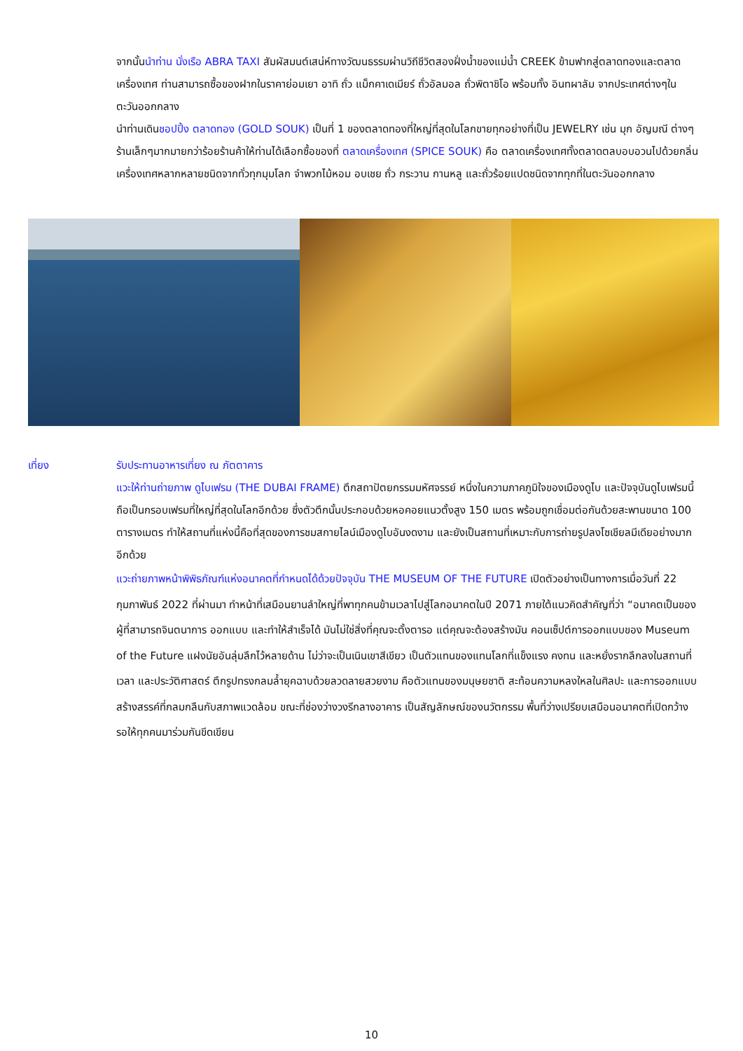จากนั้นนำท่าน นั่งเรือ ABRA TAXI สัมผัสมนต์เสน่ห์ทางวัฒนธรรมผ่านวิถีชีวิตสองฝั่งน้ำของแม่น้ำ CREEK ข้ามฟากสู่ตลาดทองและตลาดเครื่องเทศ ท่านสามารถซื้อของฝากในราคาย่อมเยา อาทิ ถั่ว แม็กคาเดเมียร์ ถั่วอัลมอล ถั่วพิตาชิโอ พร้อมทั้ง อินทผาลัม จากประเทศต่างๆในตะวันออกกลาง
นำท่านเดินชอปปิ้ง ตลาดทอง (GOLD SOUK) เป็นที่ 1 ของตลาดทองที่ใหญ่ที่สุดในโลกขายทุกอย่างที่เป็น JEWELRY เช่น มุก อัญมณี ต่างๆร้านเล็กๆมากมายกว่าร้อยร้านค้าให้ท่านได้เลือกซื้อของที่ ตลาดเครื่องเทศ (SPICE SOUK) คือ ตลาดเครื่องเทศทั้งตลาดตลบอบอวนไปด้วยกลิ่นเครื่องเทศหลากหลายชนิดจากทั่วทุกมุมโลก จำพวกไม้หอม อบเชย ถั่ว กระวาน กานหลู และถั่วร้อยแปดชนิดจากทุกที่ในตะวันออกกลาง
เที่ยง รับประทานอาหารเที่ยง ณ ภัตตาคาร
แวะให้ท่านถ่ายภาพ ดูไบเฟรม (THE DUBAI FRAME) ตึกสถาปัตยกรรมมหัศจรรย์ หนึ่งในความภาคภูมิใจของเมืองดูไบ และปัจจุบันดูไบเฟรมนี้ถือเป็นกรอบเฟรมที่ใหญ่ที่สุดในโลกอีกด้วย ซึ่งตัวตึกนั้นประกอบด้วยหอคอยแนวตั้งสูง 150 เมตร พร้อมถูกเชื่อมต่อกันด้วยสะพานขนาด 100 ตารางเมตร ทำให้สถานที่แห่งนี้คือที่สุดของการชมสกายไลน์เมืองดูไบอันงดงาม และยังเป็นสถานที่เหมาะกับการถ่ายรูปลงโซเชียลมีเดียอย่างมากอีกด้วย
แวะถ่ายภาพหน้าพิพิธภัณฑ์แห่งอนาคตที่กำหนดได้ด้วยปัจจุบัน THE MUSEUM OF THE FUTURE เปิดตัวอย่างเป็นทางการเมื่อวันที่ 22 กุมภาพันธ์ 2022 ที่ผ่านมา ทำหน้าที่เสมือนยานลำใหญ่ที่พาทุกคนข้ามเวลาไปสู่โลกอนาคตในปี 2071 ภายใต้แนวคิดสำคัญที่ว่า “อนาคตเป็นของผู้ที่สามารถจินตนาการ ออกแบบ และทำให้สำเร็จได้ มันไม่ใช่สิ่งที่คุณจะตั้งตารอ แต่คุณจะต้องสร้างมัน คอนเซ็ปต์การออกแบบของ Museum of the Future แฝงนัยอันลุ่มลึกไว้หลายด้าน ไม่ว่าจะเป็นเนินเขาสีเขียว เป็นตัวแทนของแทนโลกที่แข็งแรง คงทน และหยั่งรากลึกลงในสถานที่ เวลา และประวัติศาสตร์ ตึกรูปทรงกลมล้ำยุคฉาบด้วยลวดลายสวยงาม คือตัวแทนของมนุษยชาติ สะท้อนความหลงใหลในศิลปะ และการออกแบบสร้างสรรค์ที่กลมกลืนกับสภาพแวดล้อม ขณะที่ช่องว่างวงรีกลางอาคาร เป็นสัญลักษณ์ของนวัตกรรม พื้นที่ว่างเปรียบเสมือนอนาคตที่เปิดกว้าง รอให้ทุกคนมาร่วมกันขีดเขียน
10